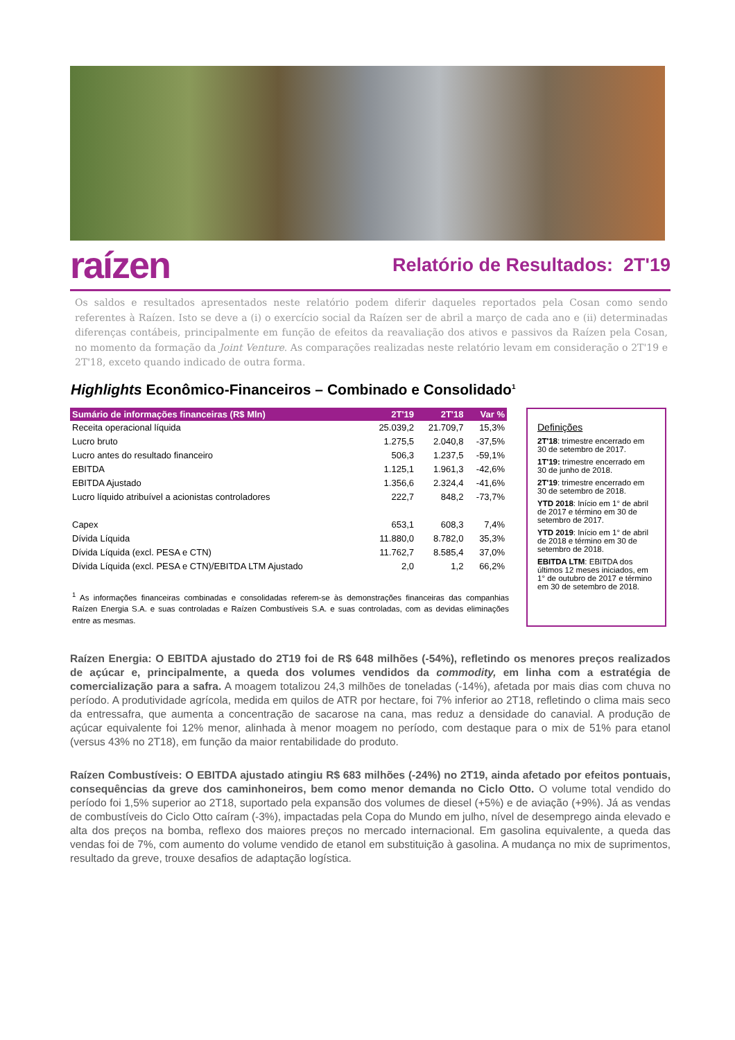raízen Relatório de Resultados: 2T'19
Os saldos e resultados apresentados neste relatório podem diferir daqueles reportados pela Cosan como sendo referentes à Raízen. Isto se deve a (i) o exercício social da Raízen ser de abril a março de cada ano e (ii) determinadas diferenças contábeis, principalmente em função de efeitos da reavaliação dos ativos e passivos da Raízen pela Cosan, no momento da formação da Joint Venture. As comparações realizadas neste relatório levam em consideração o 2T'19 e 2T'18, exceto quando indicado de outra forma.
Highlights Econômico-Financeiros – Combinado e Consolidado<sup>1</sup>
| Sumário de informações financeiras (R$ Mln) | 2T'19 | 2T'18 | Var % |
| --- | --- | --- | --- |
| Receita operacional líquida | 25.039,2 | 21.709,7 | 15,3% |
| Lucro bruto | 1.275,5 | 2.040,8 | -37,5% |
| Lucro antes do resultado financeiro | 506,3 | 1.237,5 | -59,1% |
| EBITDA | 1.125,1 | 1.961,3 | -42,6% |
| EBITDA Ajustado | 1.356,6 | 2.324,4 | -41,6% |
| Lucro líquido atribuível a acionistas controladores | 222,7 | 848,2 | -73,7% |
| Capex | 653,1 | 608,3 | 7,4% |
| Dívida Líquida | 11.880,0 | 8.782,0 | 35,3% |
| Dívida Líquida (excl. PESA e CTN) | 11.762,7 | 8.585,4 | 37,0% |
| Dívida Líquida (excl. PESA e CTN)/EBITDA LTM Ajustado | 2,0 | 1,2 | 66,2% |
<sup>1</sup> As informações financeiras combinadas e consolidadas referem-se às demonstrações financeiras das companhias Raízen Energia S.A. e suas controladas e Raízen Combustíveis S.A. e suas controladas, com as devidas eliminações entre as mesmas.
Definições
2T'18: trimestre encerrado em 30 de setembro de 2017.
1T'19: trimestre encerrado em 30 de junho de 2018.
2T'19: trimestre encerrado em 30 de setembro de 2018.
YTD 2018: Início em 1° de abril de 2017 e término em 30 de setembro de 2017.
YTD 2019: Início em 1° de abril de 2018 e término em 30 de setembro de 2018.
EBITDA LTM: EBITDA dos últimos 12 meses iniciados, em 1° de outubro de 2017 e término em 30 de setembro de 2018.
Raízen Energia: O EBITDA ajustado do 2T19 foi de R$ 648 milhões (-54%), refletindo os menores preços realizados de açúcar e, principalmente, a queda dos volumes vendidos da commodity, em linha com a estratégia de comercialização para a safra. A moagem totalizou 24,3 milhões de toneladas (-14%), afetada por mais dias com chuva no período. A produtividade agrícola, medida em quilos de ATR por hectare, foi 7% inferior ao 2T18, refletindo o clima mais seco da entressafra, que aumenta a concentração de sacarose na cana, mas reduz a densidade do canavial. A produção de açúcar equivalente foi 12% menor, alinhada à menor moagem no período, com destaque para o mix de 51% para etanol (versus 43% no 2T18), em função da maior rentabilidade do produto.
Raízen Combustíveis: O EBITDA ajustado atingiu R$ 683 milhões (-24%) no 2T19, ainda afetado por efeitos pontuais, consequências da greve dos caminhoneiros, bem como menor demanda no Ciclo Otto. O volume total vendido do período foi 1,5% superior ao 2T18, suportado pela expansão dos volumes de diesel (+5%) e de aviação (+9%). Já as vendas de combustíveis do Ciclo Otto caíram (-3%), impactadas pela Copa do Mundo em julho, nível de desemprego ainda elevado e alta dos preços na bomba, reflexo dos maiores preços no mercado internacional. Em gasolina equivalente, a queda das vendas foi de 7%, com aumento do volume vendido de etanol em substituição à gasolina. A mudança no mix de suprimentos, resultado da greve, trouxe desafios de adaptação logística.